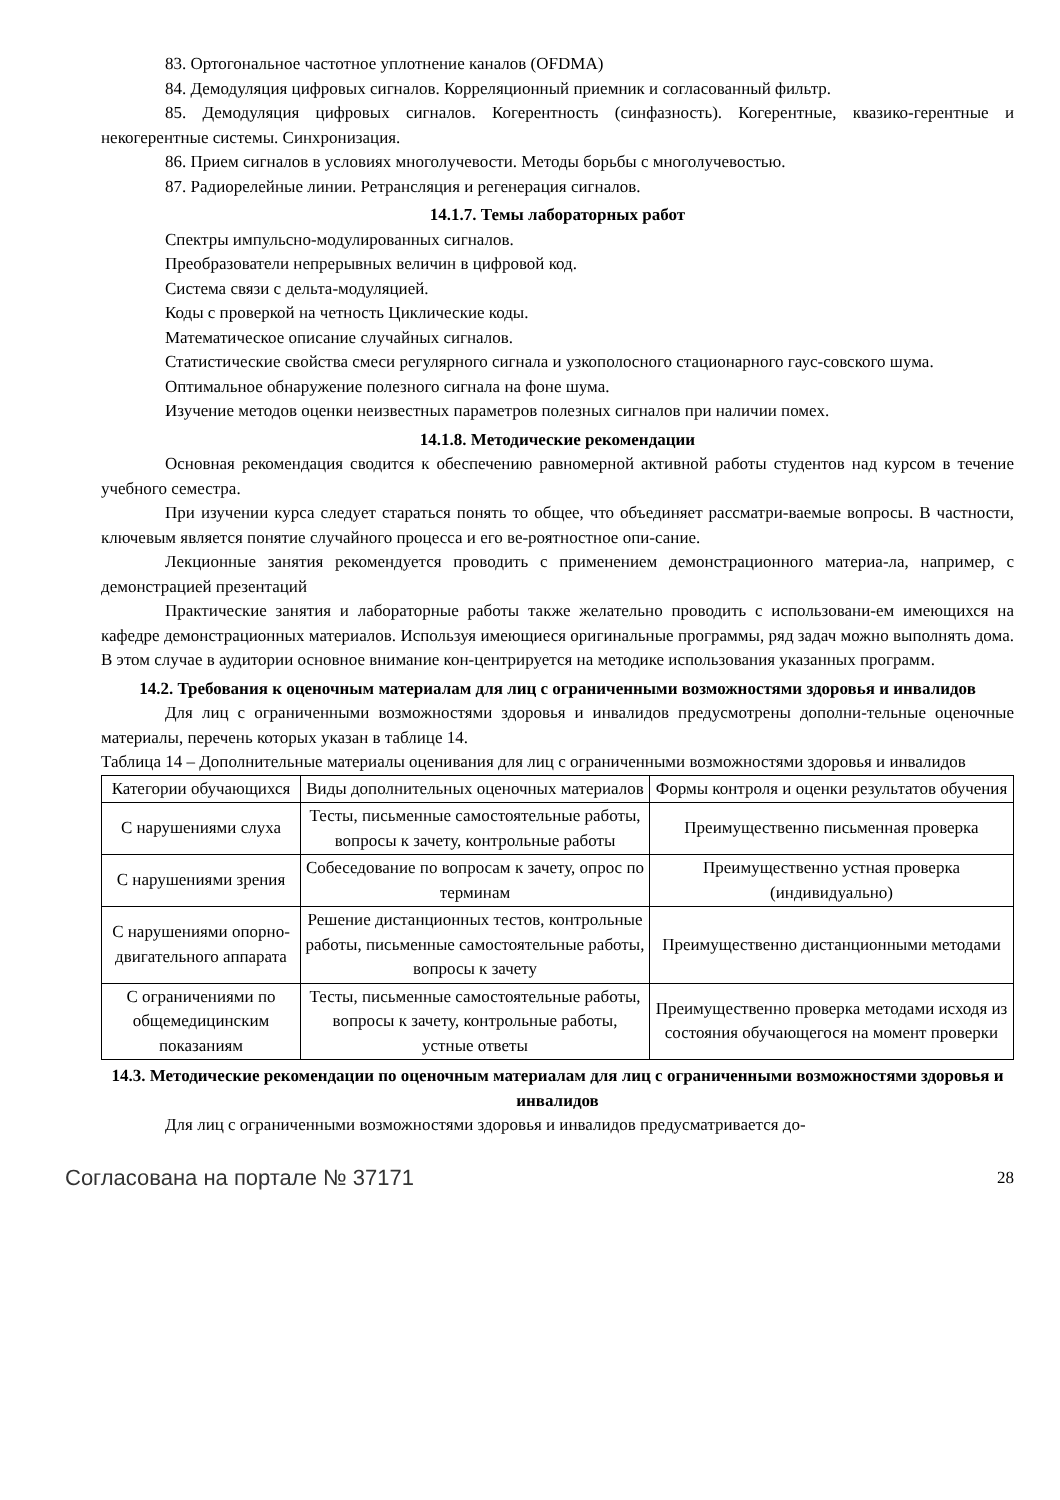83. Ортогональное частотное уплотнение каналов (OFDMA)
84. Демодуляция цифровых сигналов. Корреляционный приемник и согласованный фильтр.
85. Демодуляция цифровых сигналов. Когерентность (синфазность). Когерентные, квазико-герентные и некогерентные системы. Синхронизация.
86. Прием сигналов в условиях многолучевости. Методы борьбы с многолучевостью.
87. Радиорелейные линии. Ретрансляция и регенерация сигналов.
14.1.7. Темы лабораторных работ
Спектры импульсно-модулированных сигналов.
Преобразователи непрерывных величин в цифровой код.
Система связи с дельта-модуляцией.
Коды с проверкой на четность Циклические коды.
Математическое описание случайных сигналов.
Статистические свойства смеси регулярного сигнала и узкополосного стационарного гаус-совского шума.
Оптимальное обнаружение полезного сигнала на фоне шума.
Изучение методов оценки неизвестных параметров полезных сигналов при наличии помех.
14.1.8. Методические рекомендации
Основная рекомендация сводится к обеспечению равномерной активной работы студентов над курсом в течение учебного семестра.
При изучении курса следует стараться понять то общее, что объединяет рассматри-ваемые вопросы. В частности, ключевым является понятие случайного процесса и его ве-роятностное опи-сание.
Лекционные занятия рекомендуется проводить с применением демонстрационного материа-ла, например, с демонстрацией презентаций
Практические занятия и лабораторные работы также желательно проводить с использовани-ем имеющихся на кафедре демонстрационных материалов. Используя имеющиеся оригинальные программы, ряд задач можно выполнять дома. В этом случае в аудитории основное внимание кон-центрируется на методике использования указанных программ.
14.2. Требования к оценочным материалам для лиц с ограниченными возможностями здоровья и инвалидов
Для лиц с ограниченными возможностями здоровья и инвалидов предусмотрены дополни-тельные оценочные материалы, перечень которых указан в таблице 14.
Таблица 14 – Дополнительные материалы оценивания для лиц с ограниченными возможностями здоровья и инвалидов
| Категории обучающихся | Виды дополнительных оценочных материалов | Формы контроля и оценки результатов обучения |
| С нарушениями слуха | Тесты, письменные самостоятельные работы, вопросы к зачету, контрольные работы | Преимущественно письменная проверка |
| С нарушениями зрения | Собеседование по вопросам к зачету, опрос по терминам | Преимущественно устная проверка (индивидуально) |
| С нарушениями опорно-двигательного аппарата | Решение дистанционных тестов, контрольные работы, письменные самостоятельные работы, вопросы к зачету | Преимущественно дистанционными методами |
| С ограничениями по общемедицинским показаниям | Тесты, письменные самостоятельные работы, вопросы к зачету, контрольные работы, устные ответы | Преимущественно проверка методами исходя из состояния обучающегося на момент проверки |
14.3. Методические рекомендации по оценочным материалам для лиц с ограниченными возможностями здоровья и инвалидов
Для лиц с ограниченными возможностями здоровья и инвалидов предусматривается до-
Согласована на портале № 37171 28